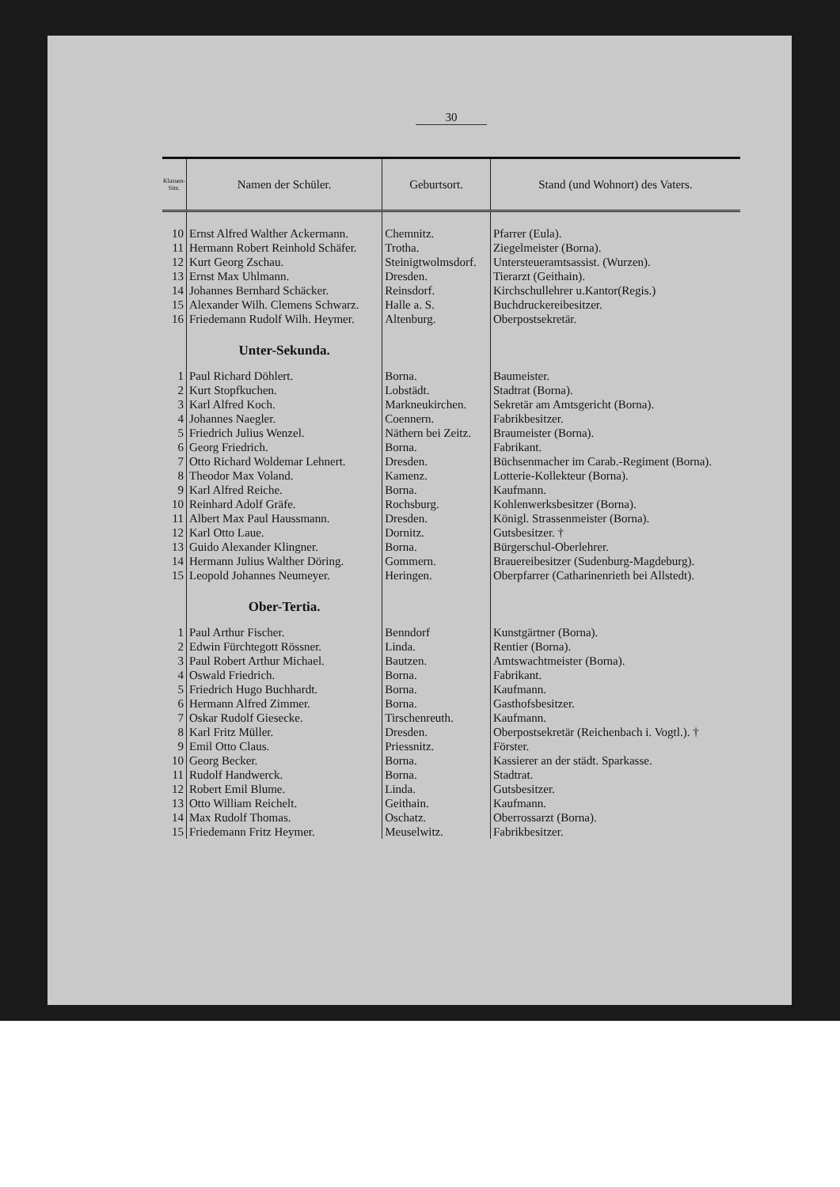30
| Klassen-Sitz. | Namen der Schüler. | Geburtsort. | Stand (und Wohnort) des Vaters. |
| --- | --- | --- | --- |
| 10 | Ernst Alfred Walther Ackermann. | Chemnitz. | Pfarrer (Eula). |
| 11 | Hermann Robert Reinhold Schäfer. | Trotha. | Ziegelmeister (Borna). |
| 12 | Kurt Georg Zschau. | Steinigtwolmsdorf. | Untersteueramtsassist. (Wurzen). |
| 13 | Ernst Max Uhlmann. | Dresden. | Tierarzt (Geithain). |
| 14 | Johannes Bernhard Schäcker. | Reinsdorf. | Kirchschullehrer u.Kantor(Regis.) |
| 15 | Alexander Wilh. Clemens Schwarz. | Halle a. S. | Buchdruckereibesitzer. |
| 16 | Friedemann Rudolf Wilh. Heymer. | Altenburg. | Oberpostsekretär. |
| | Unter-Sekunda. | | |
| 1 | Paul Richard Döhlert. | Borna. | Baumeister. |
| 2 | Kurt Stopfkuchen. | Lobstädt. | Stadtrat (Borna). |
| 3 | Karl Alfred Koch. | Markneukirchen. | Sekretär am Amtsgericht (Borna). |
| 4 | Johannes Naegler. | Coennern. | Fabrikbesitzer. |
| 5 | Friedrich Julius Wenzel. | Näthern bei Zeitz. | Braumeister (Borna). |
| 6 | Georg Friedrich. | Borna. | Fabrikant. |
| 7 | Otto Richard Woldemar Lehnert. | Dresden. | Büchsenmacher im Carab.-Regiment (Borna). |
| 8 | Theodor Max Voland. | Kamenz. | Lotterie-Kollekteur (Borna). |
| 9 | Karl Alfred Reiche. | Borna. | Kaufmann. |
| 10 | Reinhard Adolf Gräfe. | Rochsburg. | Kohlenwerksbesitzer (Borna). |
| 11 | Albert Max Paul Haussmann. | Dresden. | Königl. Strassenmeister (Borna). |
| 12 | Karl Otto Laue. | Dornitz. | Gutsbesitzer. † |
| 13 | Guido Alexander Klingner. | Borna. | Bürgerschul-Oberlehrer. |
| 14 | Hermann Julius Walther Döring. | Gommern. | Brauereibesitzer (Sudenburg-Magdeburg). |
| 15 | Leopold Johannes Neumeyer. | Heringen. | Oberpfarrer (Catharinenrieth bei Allstedt). |
| | Ober-Tertia. | | |
| 1 | Paul Arthur Fischer. | Benndorf | Kunstgärtner (Borna). |
| 2 | Edwin Fürchtegott Rössner. | Linda. | Rentier (Borna). |
| 3 | Paul Robert Arthur Michael. | Bautzen. | Amtswachtmeister (Borna). |
| 4 | Oswald Friedrich. | Borna. | Fabrikant. |
| 5 | Friedrich Hugo Buchhardt. | Borna. | Kaufmann. |
| 6 | Hermann Alfred Zimmer. | Borna. | Gasthofsbesitzer. |
| 7 | Oskar Rudolf Giesecke. | Tirschenreuth. | Kaufmann. |
| 8 | Karl Fritz Müller. | Dresden. | Oberpostsekretär (Reichenbach i. Vogtl.). † |
| 9 | Emil Otto Claus. | Priessnitz. | Förster. |
| 10 | Georg Becker. | Borna. | Kassierer an der städt. Sparkasse. |
| 11 | Rudolf Handwerck. | Borna. | Stadtrat. |
| 12 | Robert Emil Blume. | Linda. | Gutsbesitzer. |
| 13 | Otto William Reichelt. | Geithain. | Kaufmann. |
| 14 | Max Rudolf Thomas. | Oschatz. | Oberrossarzt (Borna). |
| 15 | Friedemann Fritz Heymer. | Meuselwitz. | Fabrikbesitzer. |